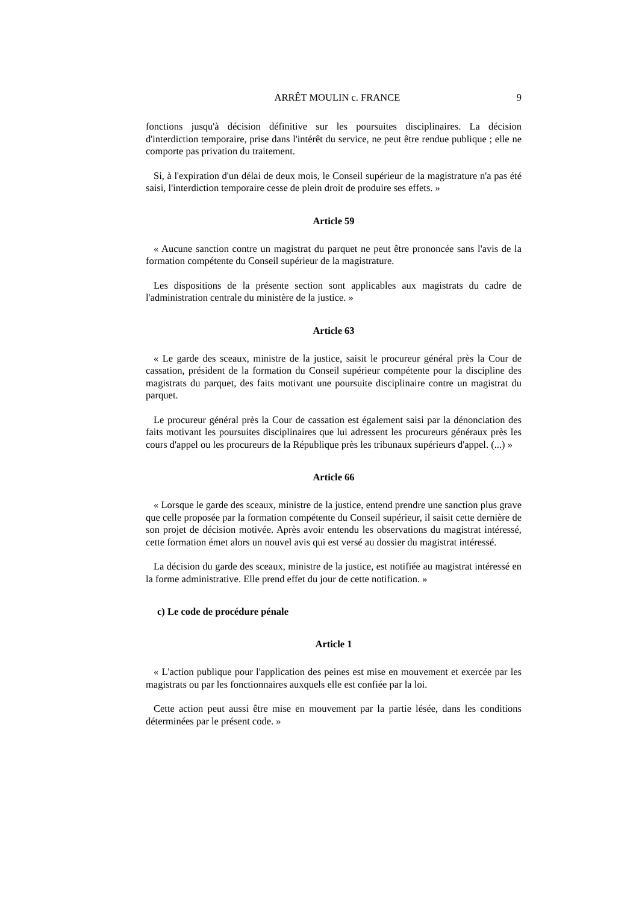ARRÊT MOULIN c. FRANCE 9
fonctions jusqu'à décision définitive sur les poursuites disciplinaires. La décision d'interdiction temporaire, prise dans l'intérêt du service, ne peut être rendue publique ; elle ne comporte pas privation du traitement.
Si, à l'expiration d'un délai de deux mois, le Conseil supérieur de la magistrature n'a pas été saisi, l'interdiction temporaire cesse de plein droit de produire ses effets. »
Article 59
« Aucune sanction contre un magistrat du parquet ne peut être prononcée sans l'avis de la formation compétente du Conseil supérieur de la magistrature.
Les dispositions de la présente section sont applicables aux magistrats du cadre de l'administration centrale du ministère de la justice. »
Article 63
« Le garde des sceaux, ministre de la justice, saisit le procureur général près la Cour de cassation, président de la formation du Conseil supérieur compétente pour la discipline des magistrats du parquet, des faits motivant une poursuite disciplinaire contre un magistrat du parquet.
Le procureur général près la Cour de cassation est également saisi par la dénonciation des faits motivant les poursuites disciplinaires que lui adressent les procureurs généraux près les cours d'appel ou les procureurs de la République près les tribunaux supérieurs d'appel. (...) »
Article 66
« Lorsque le garde des sceaux, ministre de la justice, entend prendre une sanction plus grave que celle proposée par la formation compétente du Conseil supérieur, il saisit cette dernière de son projet de décision motivée. Après avoir entendu les observations du magistrat intéressé, cette formation émet alors un nouvel avis qui est versé au dossier du magistrat intéressé.
La décision du garde des sceaux, ministre de la justice, est notifiée au magistrat intéressé en la forme administrative. Elle prend effet du jour de cette notification. »
c) Le code de procédure pénale
Article 1
« L'action publique pour l'application des peines est mise en mouvement et exercée par les magistrats ou par les fonctionnaires auxquels elle est confiée par la loi.
Cette action peut aussi être mise en mouvement par la partie lésée, dans les conditions déterminées par le présent code. »